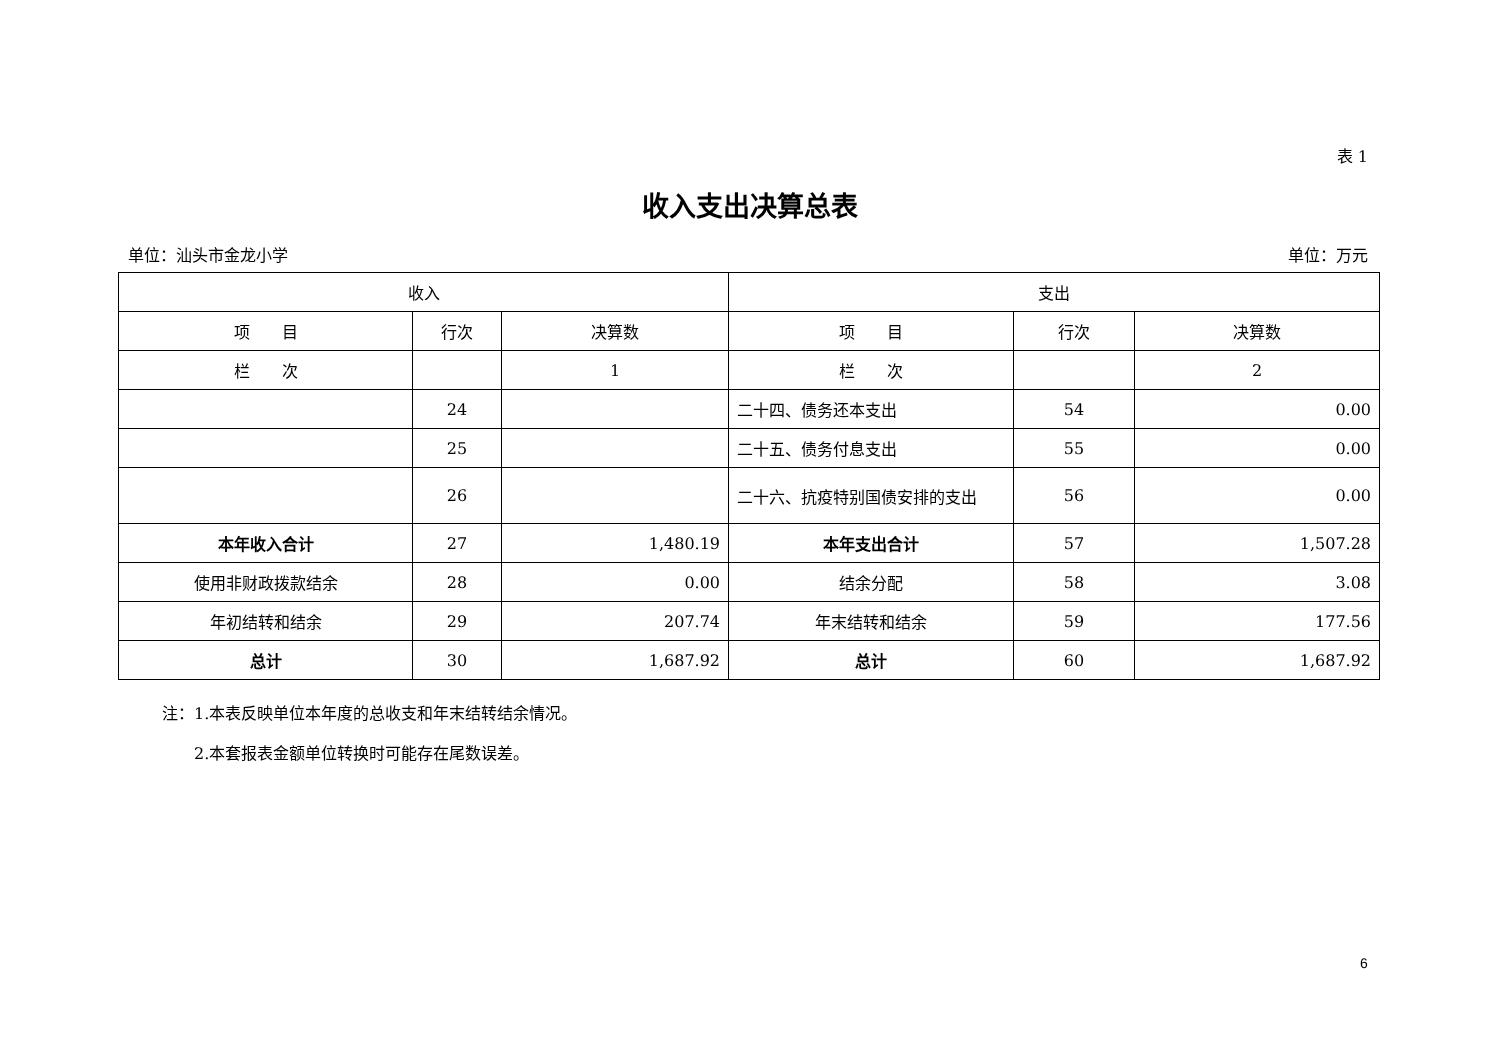表 1
收入支出决算总表
单位：汕头市金龙小学 单位：万元
| 收入 | | | 支出 | | |
| --- | --- | --- | --- | --- | --- |
| 项 目 | 行次 | 决算数 | 项 目 | 行次 | 决算数 |
| 栏 次 | | 1 | 栏 次 | | 2 |
| | 24 | | 二十四、债务还本支出 | 54 | 0.00 |
| | 25 | | 二十五、债务付息支出 | 55 | 0.00 |
| | 26 | | 二十六、抗疫特别国债安排的支出 | 56 | 0.00 |
| 本年收入合计 | 27 | 1,480.19 | 本年支出合计 | 57 | 1,507.28 |
| 使用非财政拨款结余 | 28 | 0.00 | 结余分配 | 58 | 3.08 |
| 年初结转和结余 | 29 | 207.74 | 年末结转和结余 | 59 | 177.56 |
| 总计 | 30 | 1,687.92 | 总计 | 60 | 1,687.92 |
注：1.本表反映单位本年度的总收支和年末结转结余情况。
　　2.本套报表金额单位转换时可能存在尾数误差。
6